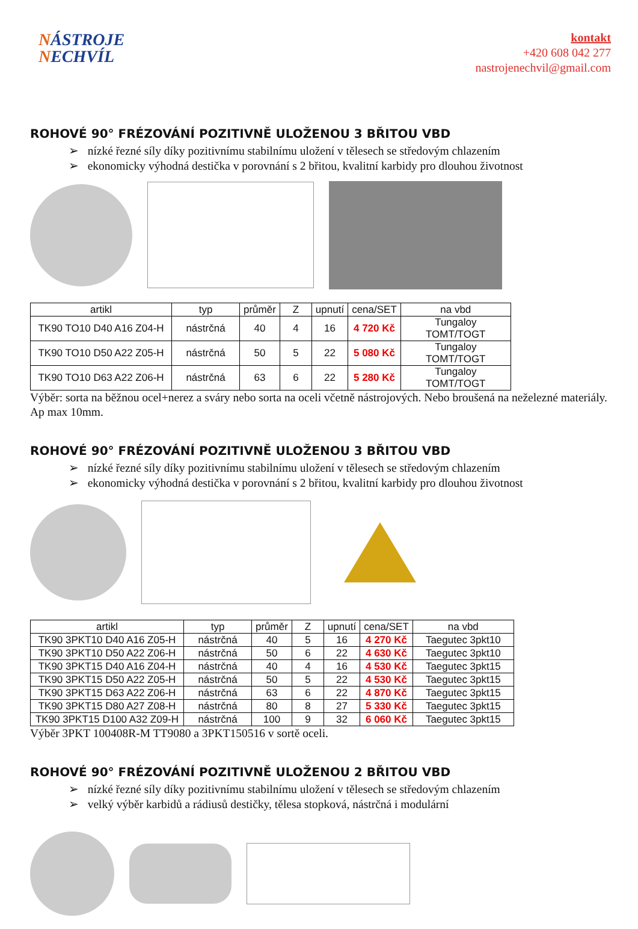NÁSTROJE
NECHVÍL
kontakt
+420 608 042 277
nastrojenechvil@gmail.com
ROHOVÉ 90° FRÉZOVÁNÍ POZITIVNĚ ULOŽENOU 3 BŘITOU VBD
➢ nízké řezné síly díky pozitivnímu stabilnímu uložení v tělesech se středovým chlazením
➢ ekonomicky výhodná destička v porovnání s 2 břitou, kvalitní karbidy pro dlouhou životnost
| artikl | typ | průměr | Z | upnutí | cena/SET | na vbd |
| --- | --- | --- | --- | --- | --- | --- |
| TK90 TO10 D40 A16 Z04-H | nástrčná | 40 | 4 | 16 | 4 720 Kč | Tungaloy TOMT/TOGT |
| TK90 TO10 D50 A22 Z05-H | nástrčná | 50 | 5 | 22 | 5 080 Kč | Tungaloy TOMT/TOGT |
| TK90 TO10 D63 A22 Z06-H | nástrčná | 63 | 6 | 22 | 5 280 Kč | Tungaloy TOMT/TOGT |
Výběr: sorta na běžnou ocel+nerez a sváry nebo sorta na oceli včetně nástrojových. Nebo broušená na neželezné materiály. Ap max 10mm.
ROHOVÉ 90° FRÉZOVÁNÍ POZITIVNĚ ULOŽENOU 3 BŘITOU VBD
➢ nízké řezné síly díky pozitivnímu stabilnímu uložení v tělesech se středovým chlazením
➢ ekonomicky výhodná destička v porovnání s 2 břitou, kvalitní karbidy pro dlouhou životnost
| artikl | typ | průměr | Z | upnutí | cena/SET | na vbd |
| --- | --- | --- | --- | --- | --- | --- |
| TK90 3PKT10 D40 A16 Z05-H | nástrčná | 40 | 5 | 16 | 4 270 Kč | Taegutec 3pkt10 |
| TK90 3PKT10 D50 A22 Z06-H | nástrčná | 50 | 6 | 22 | 4 630 Kč | Taegutec 3pkt10 |
| TK90 3PKT15 D40 A16 Z04-H | nástrčná | 40 | 4 | 16 | 4 530 Kč | Taegutec 3pkt15 |
| TK90 3PKT15 D50 A22 Z05-H | nástrčná | 50 | 5 | 22 | 4 530 Kč | Taegutec 3pkt15 |
| TK90 3PKT15 D63 A22 Z06-H | nástrčná | 63 | 6 | 22 | 4 870 Kč | Taegutec 3pkt15 |
| TK90 3PKT15 D80 A27 Z08-H | nástrčná | 80 | 8 | 27 | 5 330 Kč | Taegutec 3pkt15 |
| TK90 3PKT15 D100 A32 Z09-H | nástrčná | 100 | 9 | 32 | 6 060 Kč | Taegutec 3pkt15 |
Výběr 3PKT 100408R-M TT9080 a 3PKT150516 v sortě oceli.
ROHOVÉ 90° FRÉZOVÁNÍ POZITIVNĚ ULOŽENOU 2 BŘITOU VBD
➢ nízké řezné síly díky pozitivnímu stabilnímu uložení v tělesech se středovým chlazením
➢ velký výběr karbidů a rádiusů destičky, tělesa stopková, nástrčná i modulární